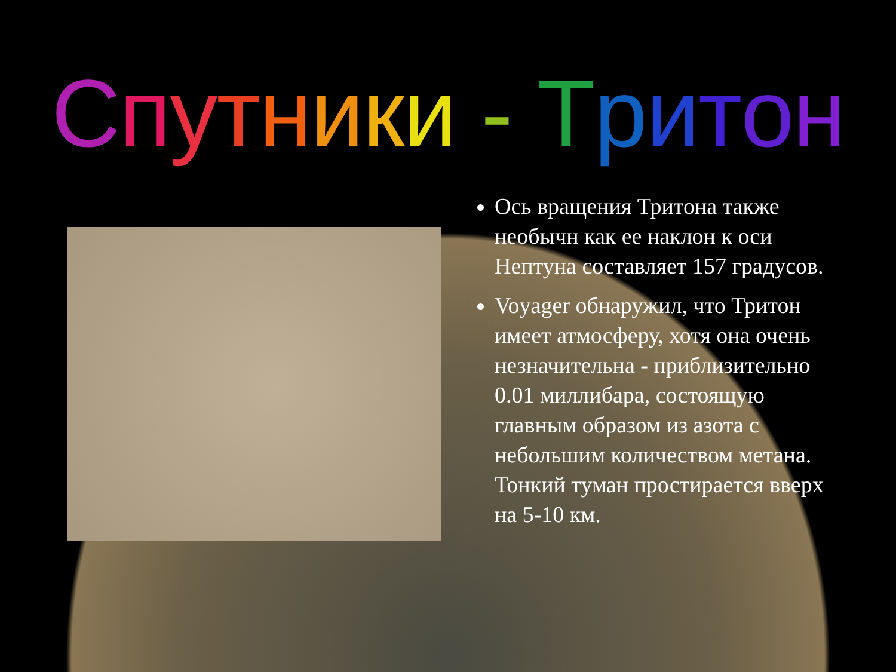Спутники - Тритон
Ось вращения Тритона также необычн как ее наклон к оси Нептуна составляет 157 градусов.
Voyager обнаружил, что Тритон имеет атмосферу, хотя она очень незначительна - приблизительно 0.01 миллибара, состоящую главным образом из азота с небольшим количеством метана. Тонкий туман простирается вверх на 5-10 км.